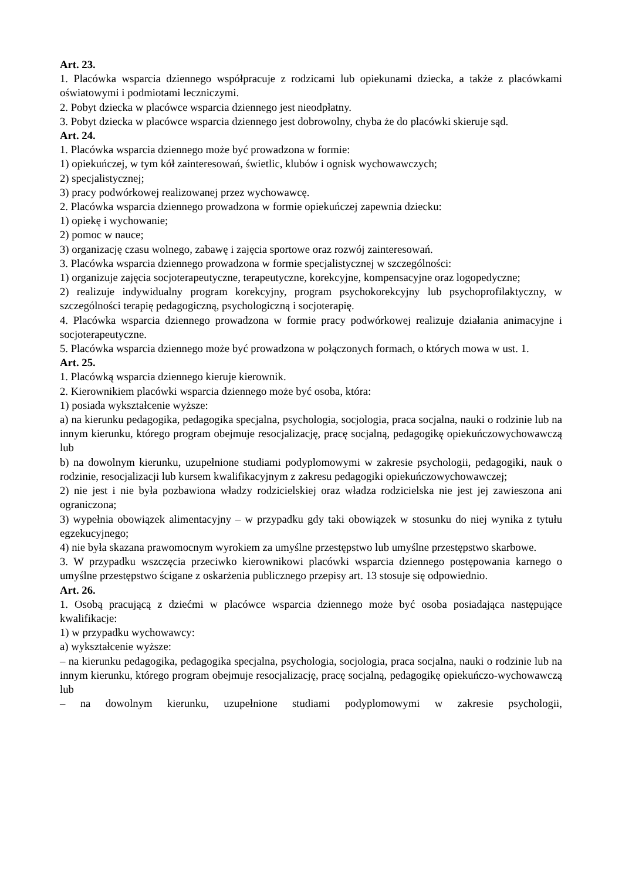Art. 23.
1. Placówka wsparcia dziennego współpracuje z rodzicami lub opiekunami dziecka, a także z placówkami oświatowymi i podmiotami leczniczymi.
2. Pobyt dziecka w placówce wsparcia dziennego jest nieodpłatny.
3. Pobyt dziecka w placówce wsparcia dziennego jest dobrowolny, chyba że do placówki skieruje sąd.
Art. 24.
1. Placówka wsparcia dziennego może być prowadzona w formie:
1) opiekuńczej, w tym kół zainteresowań, świetlic, klubów i ognisk wychowawczych;
2) specjalistycznej;
3) pracy podwórkowej realizowanej przez wychowawcę.
2. Placówka wsparcia dziennego prowadzona w formie opiekuńczej zapewnia dziecku:
1) opiekę i wychowanie;
2) pomoc w nauce;
3) organizację czasu wolnego, zabawę i zajęcia sportowe oraz rozwój zainteresowań.
3. Placówka wsparcia dziennego prowadzona w formie specjalistycznej w szczególności:
1) organizuje zajęcia socjoterapeutyczne, terapeutyczne, korekcyjne, kompensacyjne oraz logopedyczne;
2) realizuje indywidualny program korekcyjny, program psychokorekcyjny lub psychoprofilaktyczny, w szczególności terapię pedagogiczną, psychologiczną i socjoterapię.
4. Placówka wsparcia dziennego prowadzona w formie pracy podwórkowej realizuje działania animacyjne i socjoterapeutyczne.
5. Placówka wsparcia dziennego może być prowadzona w połączonych formach, o których mowa w ust. 1.
Art. 25.
1. Placówką wsparcia dziennego kieruje kierownik.
2. Kierownikiem placówki wsparcia dziennego może być osoba, która:
1) posiada wykształcenie wyższe:
a) na kierunku pedagogika, pedagogika specjalna, psychologia, socjologia, praca socjalna, nauki o rodzinie lub na innym kierunku, którego program obejmuje resocjalizację, pracę socjalną, pedagogikę opiekuńczowychowawczą lub
b) na dowolnym kierunku, uzupełnione studiami podyplomowymi w zakresie psychologii, pedagogiki, nauk o rodzinie, resocjalizacji lub kursem kwalifikacyjnym z zakresu pedagogiki opiekuńczowychowawczej;
2) nie jest i nie była pozbawiona władzy rodzicielskiej oraz władza rodzicielska nie jest jej zawieszona ani ograniczona;
3) wypełnia obowiązek alimentacyjny – w przypadku gdy taki obowiązek w stosunku do niej wynika z tytułu egzekucyjnego;
4) nie była skazana prawomocnym wyrokiem za umyślne przestępstwo lub umyślne przestępstwo skarbowe.
3. W przypadku wszczęcia przeciwko kierownikowi placówki wsparcia dziennego postępowania karnego o umyślne przestępstwo ścigane z oskarżenia publicznego przepisy art. 13 stosuje się odpowiednio.
Art. 26.
1. Osobą pracującą z dziećmi w placówce wsparcia dziennego może być osoba posiadająca następujące kwalifikacje:
1) w przypadku wychowawcy:
a) wykształcenie wyższe:
– na kierunku pedagogika, pedagogika specjalna, psychologia, socjologia, praca socjalna, nauki o rodzinie lub na innym kierunku, którego program obejmuje resocjalizację, pracę socjalną, pedagogikę opiekuńczo-wychowawczą lub
– na dowolnym kierunku, uzupełnione studiami podyplomowymi w zakresie psychologii,